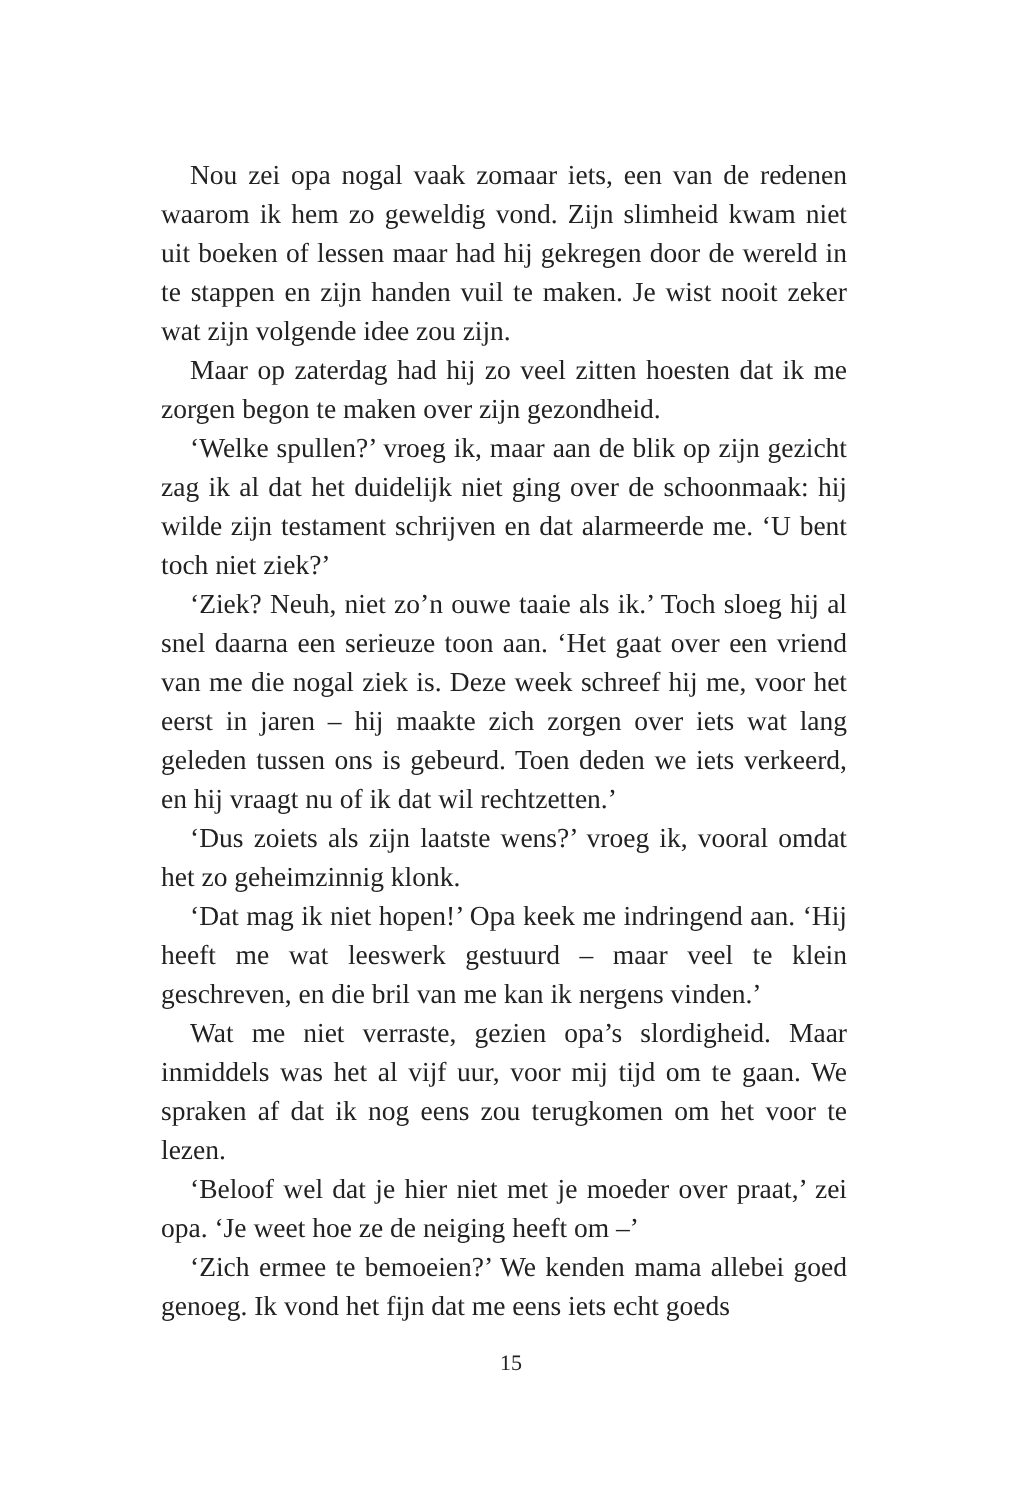Nou zei opa nogal vaak zomaar iets, een van de redenen waarom ik hem zo geweldig vond. Zijn slimheid kwam niet uit boeken of lessen maar had hij gekregen door de wereld in te stappen en zijn handen vuil te maken. Je wist nooit zeker wat zijn volgende idee zou zijn.
Maar op zaterdag had hij zo veel zitten hoesten dat ik me zorgen begon te maken over zijn gezondheid.
‘Welke spullen?’ vroeg ik, maar aan de blik op zijn gezicht zag ik al dat het duidelijk niet ging over de schoonmaak: hij wilde zijn testament schrijven en dat alarmeerde me. ‘U bent toch niet ziek?’
‘Ziek? Neuh, niet zo’n ouwe taaie als ik.’ Toch sloeg hij al snel daarna een serieuze toon aan. ‘Het gaat over een vriend van me die nogal ziek is. Deze week schreef hij me, voor het eerst in jaren – hij maakte zich zorgen over iets wat lang geleden tussen ons is gebeurd. Toen deden we iets verkeerd, en hij vraagt nu of ik dat wil rechtzetten.’
‘Dus zoiets als zijn laatste wens?’ vroeg ik, vooral omdat het zo geheimzinnig klonk.
‘Dat mag ik niet hopen!’ Opa keek me indringend aan. ‘Hij heeft me wat leeswerk gestuurd – maar veel te klein geschreven, en die bril van me kan ik nergens vinden.’
Wat me niet verraste, gezien opa’s slordigheid. Maar inmiddels was het al vijf uur, voor mij tijd om te gaan. We spraken af dat ik nog eens zou terugkomen om het voor te lezen.
‘Beloof wel dat je hier niet met je moeder over praat,’ zei opa. ‘Je weet hoe ze de neiging heeft om –’
‘Zich ermee te bemoeien?’ We kenden mama allebei goed genoeg. Ik vond het fijn dat me eens iets echt goeds
15